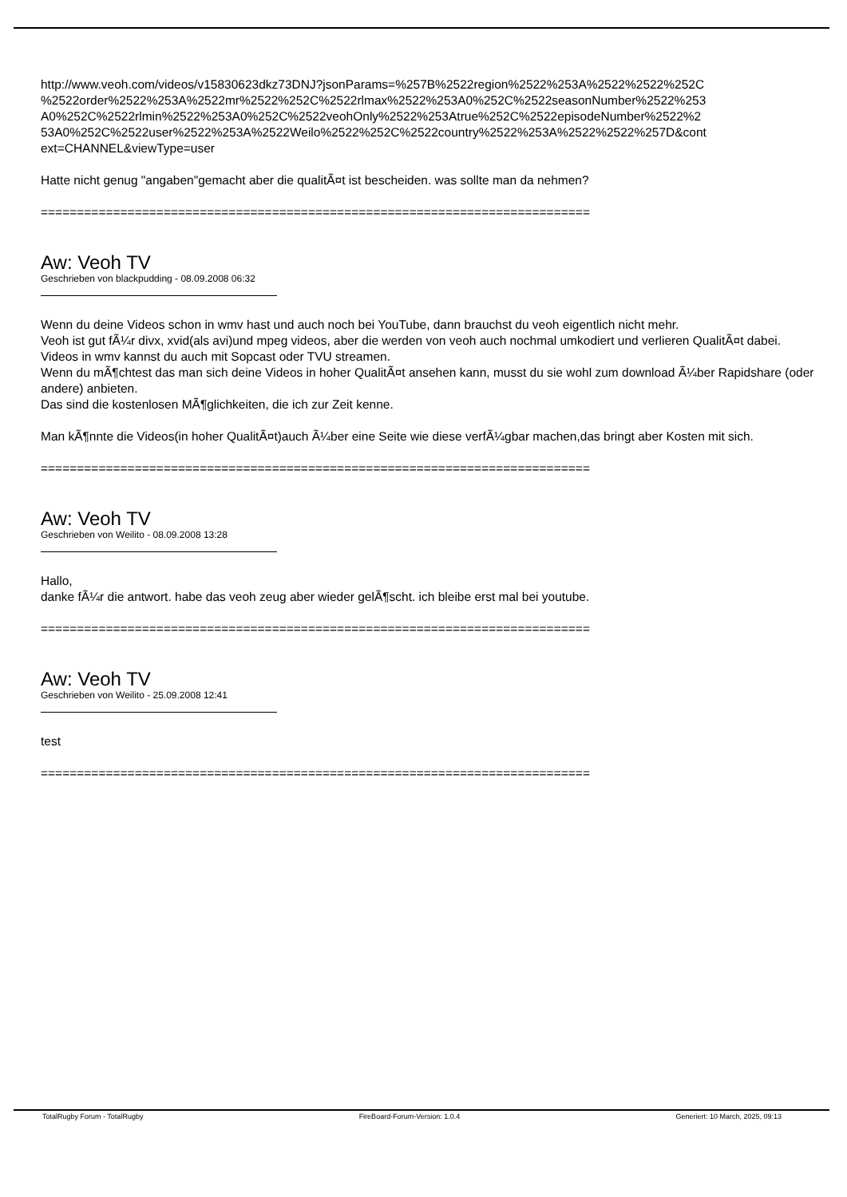http://www.veoh.com/videos/v15830623dkz73DNJ?jsonParams=%257B%2522region%2522%253A%2522%2522%252C %2522order%2522%253A%2522mr%2522%252C%2522rlmax%2522%253A0%252C%2522seasonNumber%2522%253 A0%252C%2522rlmin%2522%253A0%252C%2522veohOnly%2522%253Atrue%252C%2522episodeNumber%2522%2 53A0%252C%2522user%2522%253A%2522Weilo%2522%252C%2522country%2522%253A%2522%2522%257D&cont ext=CHANNEL&viewType=user
Hatte nicht genug "angaben"gemacht aber die qualitÃ¤t ist bescheiden. was sollte man da nehmen?
============================================================================
Aw: Veoh TV
Geschrieben von blackpudding - 08.09.2008 06:32
Wenn du deine Videos schon in wmv hast und auch noch bei YouTube, dann brauchst du veoh eigentlich nicht mehr.
Veoh ist gut fÃ¼r divx, xvid(als avi)und mpeg videos, aber die werden von veoh auch nochmal umkodiert und verlieren QualitÃ¤t dabei.
Videos in wmv kannst du auch mit Sopcast oder TVU streamen.
Wenn du mÃ¶chtest das man sich deine Videos in hoher QualitÃ¤t ansehen kann, musst du sie wohl zum download Ã¼ber Rapidshare (oder andere) anbieten.
Das sind die kostenlosen MÃ¶glichkeiten, die ich zur Zeit kenne.
Man kÃ¶nnte die Videos(in hoher QualitÃ¤t)auch Ã¼ber eine Seite wie diese verfÃ¼gbar machen,das bringt aber Kosten mit sich.
============================================================================
Aw: Veoh TV
Geschrieben von Weilito - 08.09.2008 13:28
Hallo,
danke fÃ¼r die antwort. habe das veoh zeug aber wieder gelÃ¶scht. ich bleibe erst mal bei youtube.
============================================================================
Aw: Veoh TV
Geschrieben von Weilito - 25.09.2008 12:41
test
============================================================================
TotalRugby Forum - TotalRugby FireBoard-Forum-Version: 1.0.4 Generiert: 10 March, 2025, 09:13